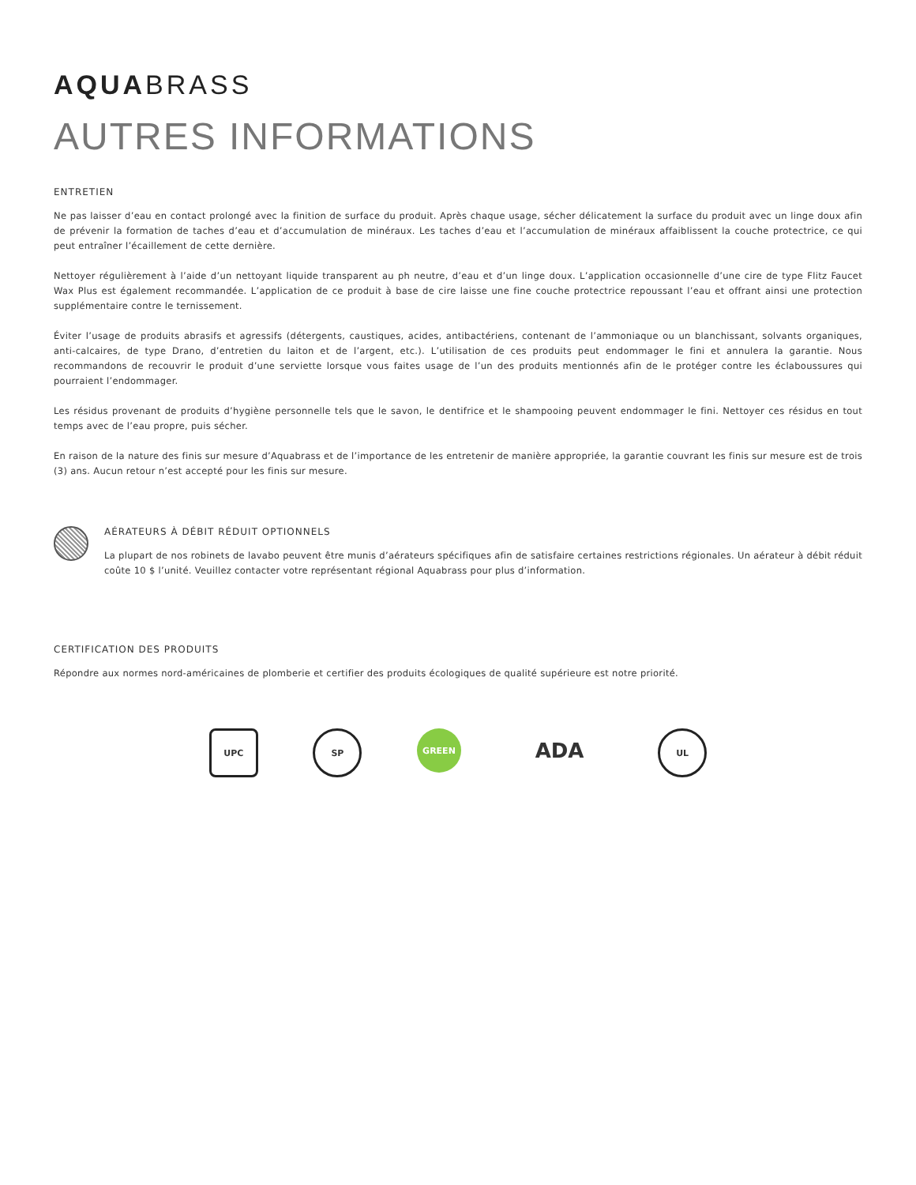AQUABRASS
AUTRES INFORMATIONS
ENTRETIEN
Ne pas laisser d’eau en contact prolongé avec la finition de surface du produit. Après chaque usage, sécher délicatement la surface du produit avec un linge doux afin de prévenir la formation de taches d’eau et d’accumulation de minéraux. Les taches d’eau et l’accumulation de minéraux affaiblissent la couche protectrice, ce qui peut entraîner l’écaillement de cette dernière.
Nettoyer régulièrement à l’aide d’un nettoyant liquide transparent au ph neutre, d’eau et d’un linge doux. L’application occasionnelle d’une cire de type Flitz Faucet Wax Plus est également recommandée. L’application de ce produit à base de cire laisse une fine couche protectrice repoussant l’eau et offrant ainsi une protection supplémentaire contre le ternissement.
Éviter l’usage de produits abrasifs et agressifs (détergents, caustiques, acides, antibactériens, contenant de l’ammoniaque ou un blanchissant, solvants organiques, anti-calcaires, de type Drano, d’entretien du laiton et de l’argent, etc.). L’utilisation de ces produits peut endommager le fini et annulera la garantie. Nous recommandons de recouvrir le produit d’une serviette lorsque vous faites usage de l’un des produits mentionnés afin de le protéger contre les éclaboussures qui pourraient l’endommager.
Les résidus provenant de produits d’hygiène personnelle tels que le savon, le dentifrice et le shampooing peuvent endommager le fini. Nettoyer ces résidus en tout temps avec de l’eau propre, puis sécher.
En raison de la nature des finis sur mesure d’Aquabrass et de l’importance de les entretenir de manière appropriée, la garantie couvrant les finis sur mesure est de trois (3) ans. Aucun retour n’est accepté pour les finis sur mesure.
AÉRATEURS À DÉBIT RÉDUIT OPTIONNELS
La plupart de nos robinets de lavabo peuvent être munis d’aérateurs spécifiques afin de satisfaire certaines restrictions régionales. Un aérateur à débit réduit coûte 10 $ l’unité. Veuillez contacter votre représentant régional Aquabrass pour plus d’information.
CERTIFICATION DES PRODUITS
Répondre aux normes nord-américaines de plomberie et certifier des produits écologiques de qualité supérieure est notre priorité.
UPC SP GREEN
ADA
UL